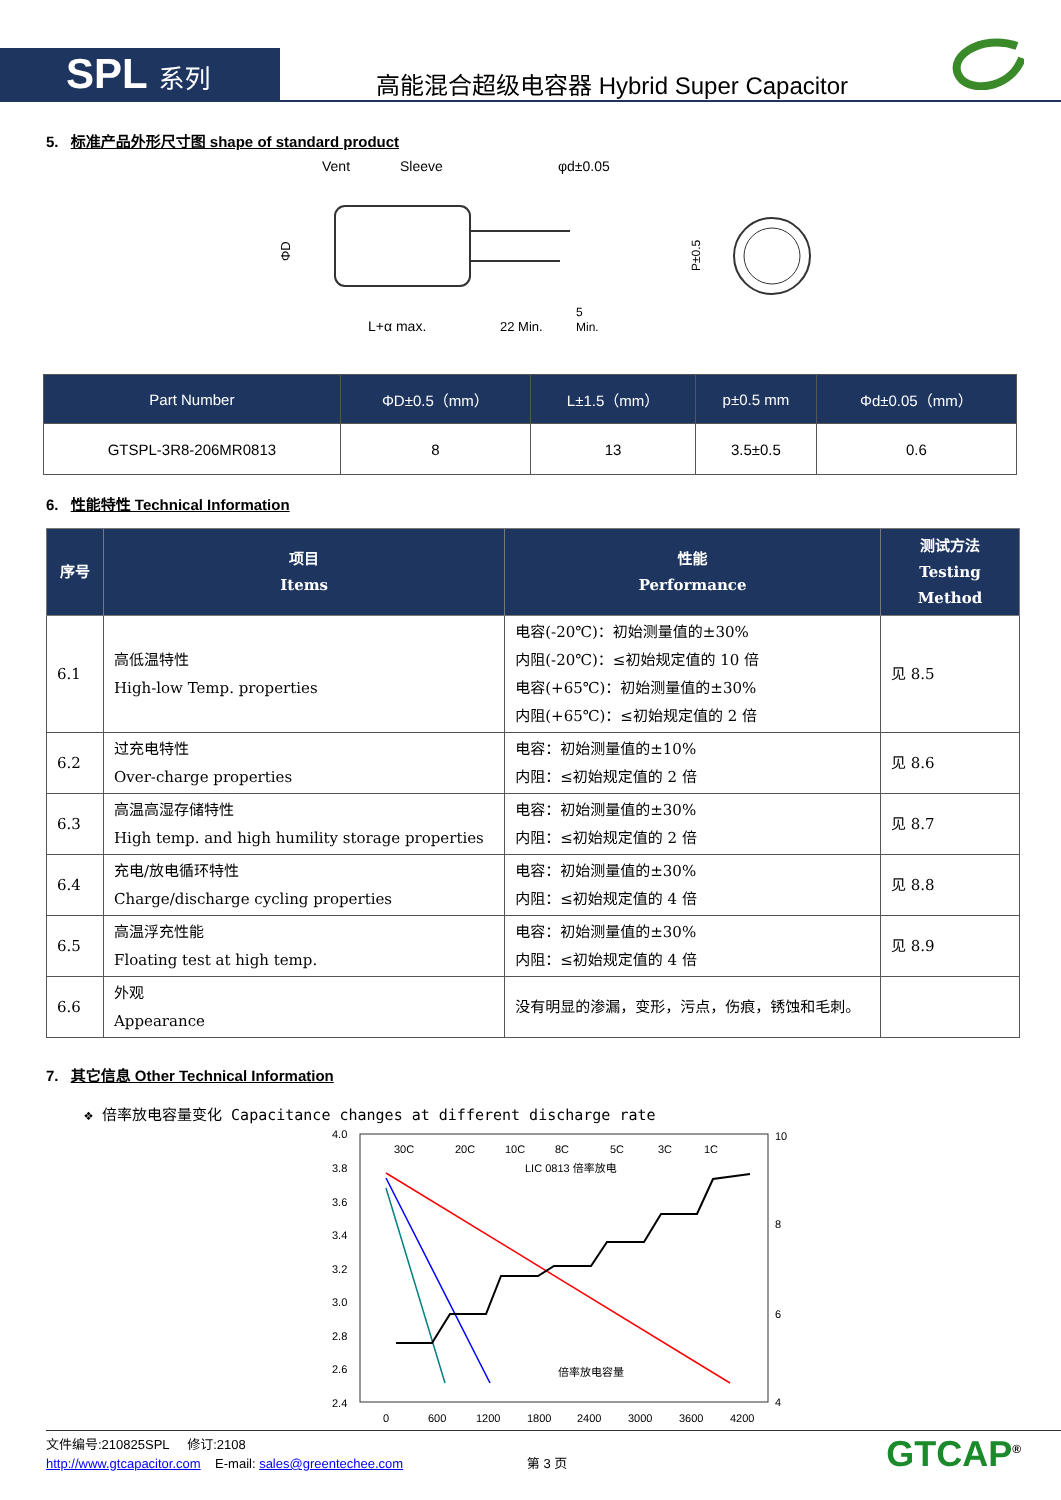SPL 系列
高能混合超级电容器 Hybrid Super Capacitor
5. 标准产品外形尺寸图 shape of standard product
Vent
Sleeve
φd±0.05
ΦD
L+α max.
22 Min.
5
Min.
P±0.5
| Part Number | ΦD±0.5（mm） | L±1.5（mm） | p±0.5 mm | Φd±0.05（mm） |
| --- | --- | --- | --- | --- |
| GTSPL-3R8-206MR0813 | 8 | 13 | 3.5±0.5 | 0.6 |
6. 性能特性 Technical Information
| 序号 | 项目 Items | 性能 Performance | 测试方法 Testing Method |
| --- | --- | --- | --- |
| 6.1 | 高低温特性 High-low Temp. properties | 电容(-20℃)：初始测量值的±30% 内阻(-20℃)：≤初始规定值的 10 倍 电容(+65℃)：初始测量值的±30% 内阻(+65℃)：≤初始规定值的 2 倍 | 见 8.5 |
| 6.2 | 过充电特性 Over-charge properties | 电容：初始测量值的±10% 内阻：≤初始规定值的 2 倍 | 见 8.6 |
| 6.3 | 高温高湿存储特性 High temp. and high humility storage properties | 电容：初始测量值的±30% 内阻：≤初始规定值的 2 倍 | 见 8.7 |
| 6.4 | 充电/放电循环特性 Charge/discharge cycling properties | 电容：初始测量值的±30% 内阻：≤初始规定值的 4 倍 | 见 8.8 |
| 6.5 | 高温浮充性能 Floating test at high temp. | 电容：初始测量值的±30% 内阻：≤初始规定值的 4 倍 | 见 8.9 |
| 6.6 | 外观 Appearance | 没有明显的渗漏，变形，污点，伤痕，锈蚀和毛刺。 | |
7. 其它信息 Other Technical Information
❖ 倍率放电容量变化 Capacitance changes at different discharge rate
4.0
3.8
3.6
3.4
3.2
3.0
2.8
2.6
2.4
10
8
6
4
0
600
1200
1800
2400
3000
3600
4200
30C
20C
10C
8C
5C
3C
1C
LIC 0813 倍率放电
倍率放电容量
文件编号:210825SPL 修订:2108
http://www.gtcapacitor.com E-mail: sales@greentechee.com 第 3 页
GTCAP<sup>®</sup>